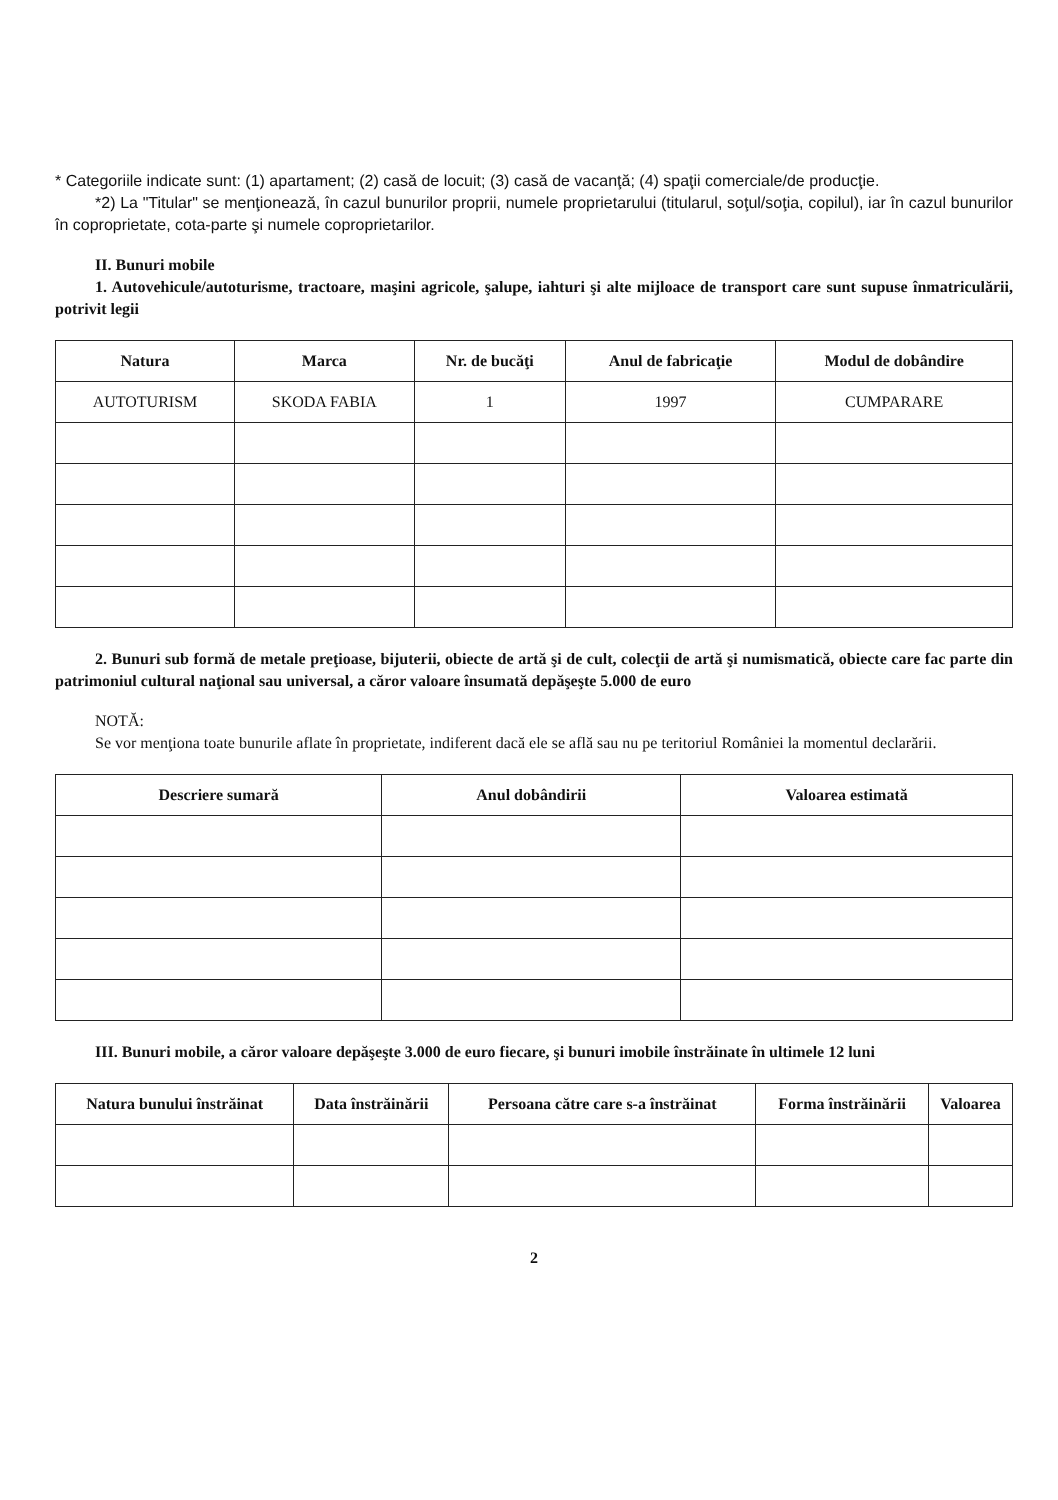* Categoriile indicate sunt: (1) apartament; (2) casă de locuit; (3) casă de vacanţă; (4) spaţii comerciale/de producţie.
*2) La "Titular" se menţionează, în cazul bunurilor proprii, numele proprietarului (titularul, soţul/soţia, copilul), iar în cazul bunurilor în coproprietate, cota-parte şi numele coproprietarilor.
II. Bunuri mobile
1. Autovehicule/autoturisme, tractoare, maşini agricole, şalupe, iahturi şi alte mijloace de transport care sunt supuse înmatriculării, potrivit legii
| Natura | Marca | Nr. de bucăţi | Anul de fabricaţie | Modul de dobândire |
| --- | --- | --- | --- | --- |
| AUTOTURISM | SKODA FABIA | 1 | 1997 | CUMPARARE |
2. Bunuri sub formă de metale preţioase, bijuterii, obiecte de artă şi de cult, colecţii de artă şi numismatică, obiecte care fac parte din patrimoniul cultural naţional sau universal, a căror valoare însumată depăşeşte 5.000 de euro
NOTĂ:
Se vor menţiona toate bunurile aflate în proprietate, indiferent dacă ele se află sau nu pe teritoriul României la momentul declarării.
| Descriere sumară | Anul dobândirii | Valoarea estimată |
| --- | --- | --- |
III. Bunuri mobile, a căror valoare depăşeşte 3.000 de euro fiecare, şi bunuri imobile înstrăinate în ultimele 12 luni
| Natura bunului înstrăinat | Data înstrăinării | Persoana către care s-a înstrăinat | Forma înstrăinării | Valoarea |
| --- | --- | --- | --- | --- |
2